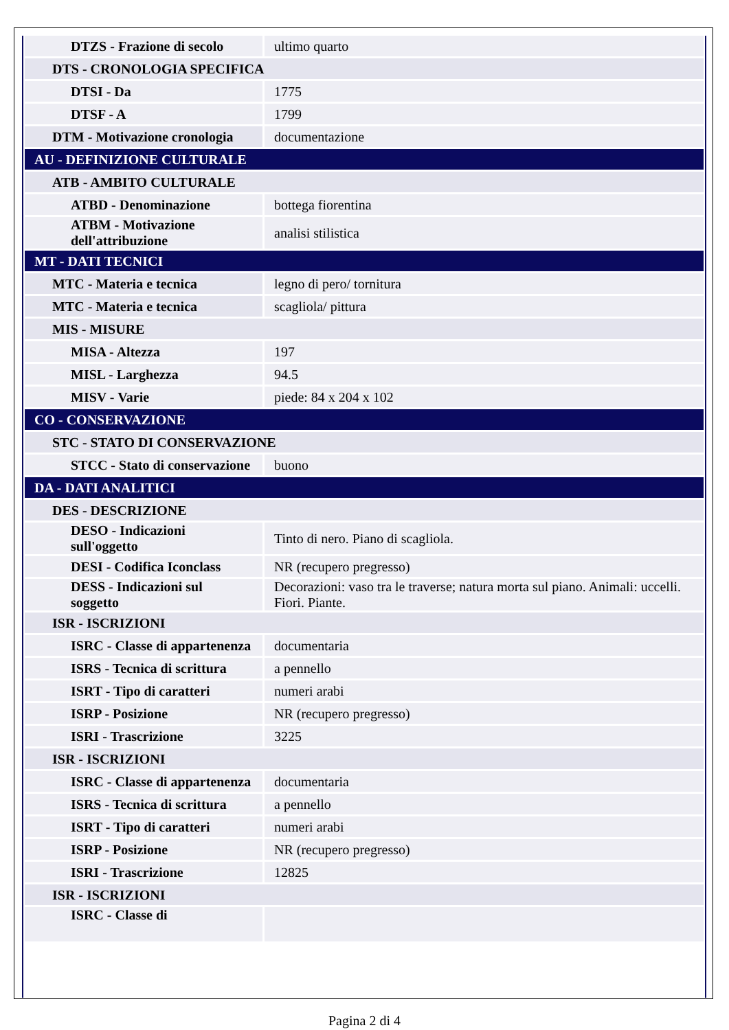| DTZS - Frazione di secolo | ultimo quarto |
| DTS - CRONOLOGIA SPECIFICA | |
| DTSI - Da | 1775 |
| DTSF - A | 1799 |
| DTM - Motivazione cronologia | documentazione |
| AU - DEFINIZIONE CULTURALE | |
| ATB - AMBITO CULTURALE | |
| ATBD - Denominazione | bottega fiorentina |
| ATBM - Motivazione dell'attribuzione | analisi stilistica |
| MT - DATI TECNICI | |
| MTC - Materia e tecnica | legno di pero/ tornitura |
| MTC - Materia e tecnica | scagliola/ pittura |
| MIS - MISURE | |
| MISA - Altezza | 197 |
| MISL - Larghezza | 94.5 |
| MISV - Varie | piede: 84 x 204 x 102 |
| CO - CONSERVAZIONE | |
| STC - STATO DI CONSERVAZIONE | |
| STCC - Stato di conservazione | buono |
| DA - DATI ANALITICI | |
| DES - DESCRIZIONE | |
| DESO - Indicazioni sull'oggetto | Tinto di nero. Piano di scagliola. |
| DESI - Codifica Iconclass | NR (recupero pregresso) |
| DESS - Indicazioni sul soggetto | Decorazioni: vaso tra le traverse; natura morta sul piano. Animali: uccelli. Fiori. Piante. |
| ISR - ISCRIZIONI | |
| ISRC - Classe di appartenenza | documentaria |
| ISRS - Tecnica di scrittura | a pennello |
| ISRT - Tipo di caratteri | numeri arabi |
| ISRP - Posizione | NR (recupero pregresso) |
| ISRI - Trascrizione | 3225 |
| ISR - ISCRIZIONI | |
| ISRC - Classe di appartenenza | documentaria |
| ISRS - Tecnica di scrittura | a pennello |
| ISRT - Tipo di caratteri | numeri arabi |
| ISRP - Posizione | NR (recupero pregresso) |
| ISRI - Trascrizione | 12825 |
| ISR - ISCRIZIONI | |
| ISRC - Classe di | |
Pagina 2 di 4